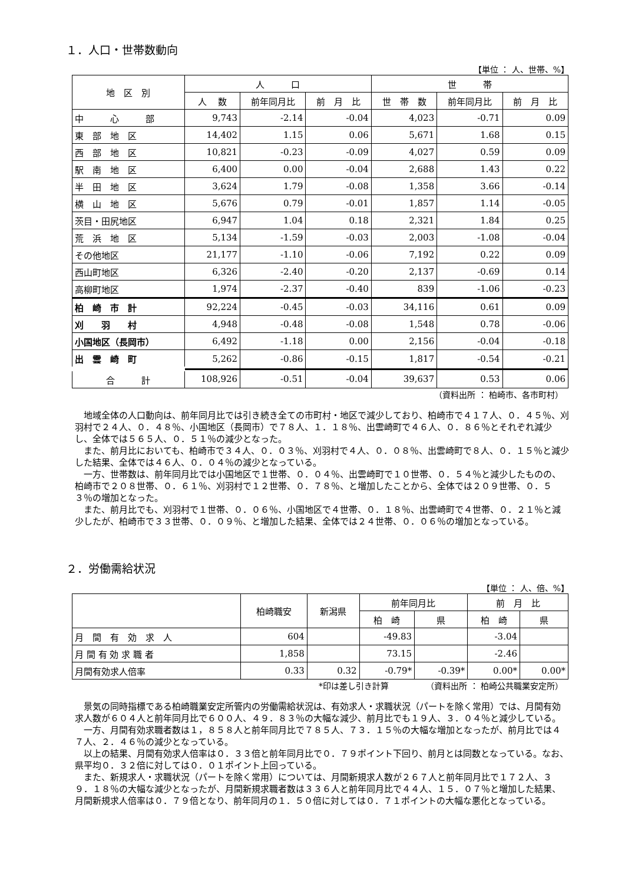１．人口・世帯数動向
【単位 ： 人、世帯、%】
| 地 区 別 | 人 口 | | | 世 帯 | | |
| --- | --- | --- | --- | --- | --- | --- |
| | 人 数 | 前年同月比 | 前 月 比 | 世 帯 数 | 前年同月比 | 前 月 比 |
| 中 心 部 | 9,743 | -2.14 | -0.04 | 4,023 | -0.71 | 0.09 |
| 東 部 地 区 | 14,402 | 1.15 | 0.06 | 5,671 | 1.68 | 0.15 |
| 西 部 地 区 | 10,821 | -0.23 | -0.09 | 4,027 | 0.59 | 0.09 |
| 駅 南 地 区 | 6,400 | 0.00 | -0.04 | 2,688 | 1.43 | 0.22 |
| 半 田 地 区 | 3,624 | 1.79 | -0.08 | 1,358 | 3.66 | -0.14 |
| 横 山 地 区 | 5,676 | 0.79 | -0.01 | 1,857 | 1.14 | -0.05 |
| 茨目・田尻地区 | 6,947 | 1.04 | 0.18 | 2,321 | 1.84 | 0.25 |
| 荒 浜 地 区 | 5,134 | -1.59 | -0.03 | 2,003 | -1.08 | -0.04 |
| その他地区 | 21,177 | -1.10 | -0.06 | 7,192 | 0.22 | 0.09 |
| 西山町地区 | 6,326 | -2.40 | -0.20 | 2,137 | -0.69 | 0.14 |
| 高柳町地区 | 1,974 | -2.37 | -0.40 | 839 | -1.06 | -0.23 |
| 柏 崎 市 計 | 92,224 | -0.45 | -0.03 | 34,116 | 0.61 | 0.09 |
| 刈 羽 村 | 4,948 | -0.48 | -0.08 | 1,548 | 0.78 | -0.06 |
| 小国地区（長岡市） | 6,492 | -1.18 | 0.00 | 2,156 | -0.04 | -0.18 |
| 出 雲 崎 町 | 5,262 | -0.86 | -0.15 | 1,817 | -0.54 | -0.21 |
| 合 計 | 108,926 | -0.51 | -0.04 | 39,637 | 0.53 | 0.06 |
（資料出所 ： 柏崎市、各市町村）
地域全体の人口動向は、前年同月比では引き続き全ての市町村・地区で減少しており、柏崎市で４１７人、０．４５％、刈羽村で２４人、０．４８％、小国地区（長岡市）で７８人、１．１８％、出雲崎町で４６人、０．８６％とそれぞれ減少し、全体では５６５人、０．５１％の減少となった。
また、前月比においても、柏崎市で３４人、０．０３％、刈羽村で４人、０．０８％、出雲崎町で８人、０．１５％と減少した結果、全体では４６人、０．０４％の減少となっている。
一方、世帯数は、前年同月比では小国地区で１世帯、０．０４％、出雲崎町で１０世帯、０．５４％と減少したものの、柏崎市で２０８世帯、０．６１％、刈羽村で１２世帯、０．７８％、と増加したことから、全体では２０９世帯、０．５３％の増加となった。
また、前月比でも、刈羽村で１世帯、０．０６％、小国地区で４世帯、０．１８％、出雲崎町で４世帯、０．２１％と減少したが、柏崎市で３３世帯、０．０９％、と増加した結果、全体では２４世帯、０．０６％の増加となっている。
２．労働需給状況
【単位 ： 人、倍、%】
| | 柏崎職安 | 新潟県 | 前年同月比 | | 前 月 比 | |
| --- | --- | --- | --- | --- | --- | --- |
| | | | 柏 崎 | 県 | 柏 崎 | 県 |
| 月 間 有 効 求 人 | 604 | | -49.83 | | -3.04 | |
| 月 間 有 効 求 職 者 | 1,858 | | 73.15 | | -2.46 | |
| 月間有効求人倍率 | 0.33 | 0.32 | -0.79* | -0.39* | 0.00* | 0.00* |
*印は差し引き計算　　　　　（資料出所 ： 柏崎公共職業安定所）
景気の同時指標である柏崎職業安定所管内の労働需給状況は、有効求人・求職状況（パートを除く常用）では、月間有効求人数が６０４人と前年同月比で６００人、４９．８３％の大幅な減少、前月比でも１９人、３．０４％と減少している。
一方、月間有効求職者数は１，８５８人と前年同月比で７８５人、７３．１５％の大幅な増加となったが、前月比では４７人、２．４６％の減少となっている。
以上の結果、月間有効求人倍率は０．３３倍と前年同月比で０．７９ポイント下回り、前月とは同数となっている。なお、県平均０．３２倍に対しては０．０１ポイント上回っている。
また、新規求人・求職状況（パートを除く常用）については、月間新規求人数が２６７人と前年同月比で１７２人、３９．１８％の大幅な減少となったが、月間新規求職者数は３３６人と前年同月比で４４人、１５．０７％と増加した結果、月間新規求人倍率は０．７９倍となり、前年同月の１．５０倍に対しては０．７１ポイントの大幅な悪化となっている。